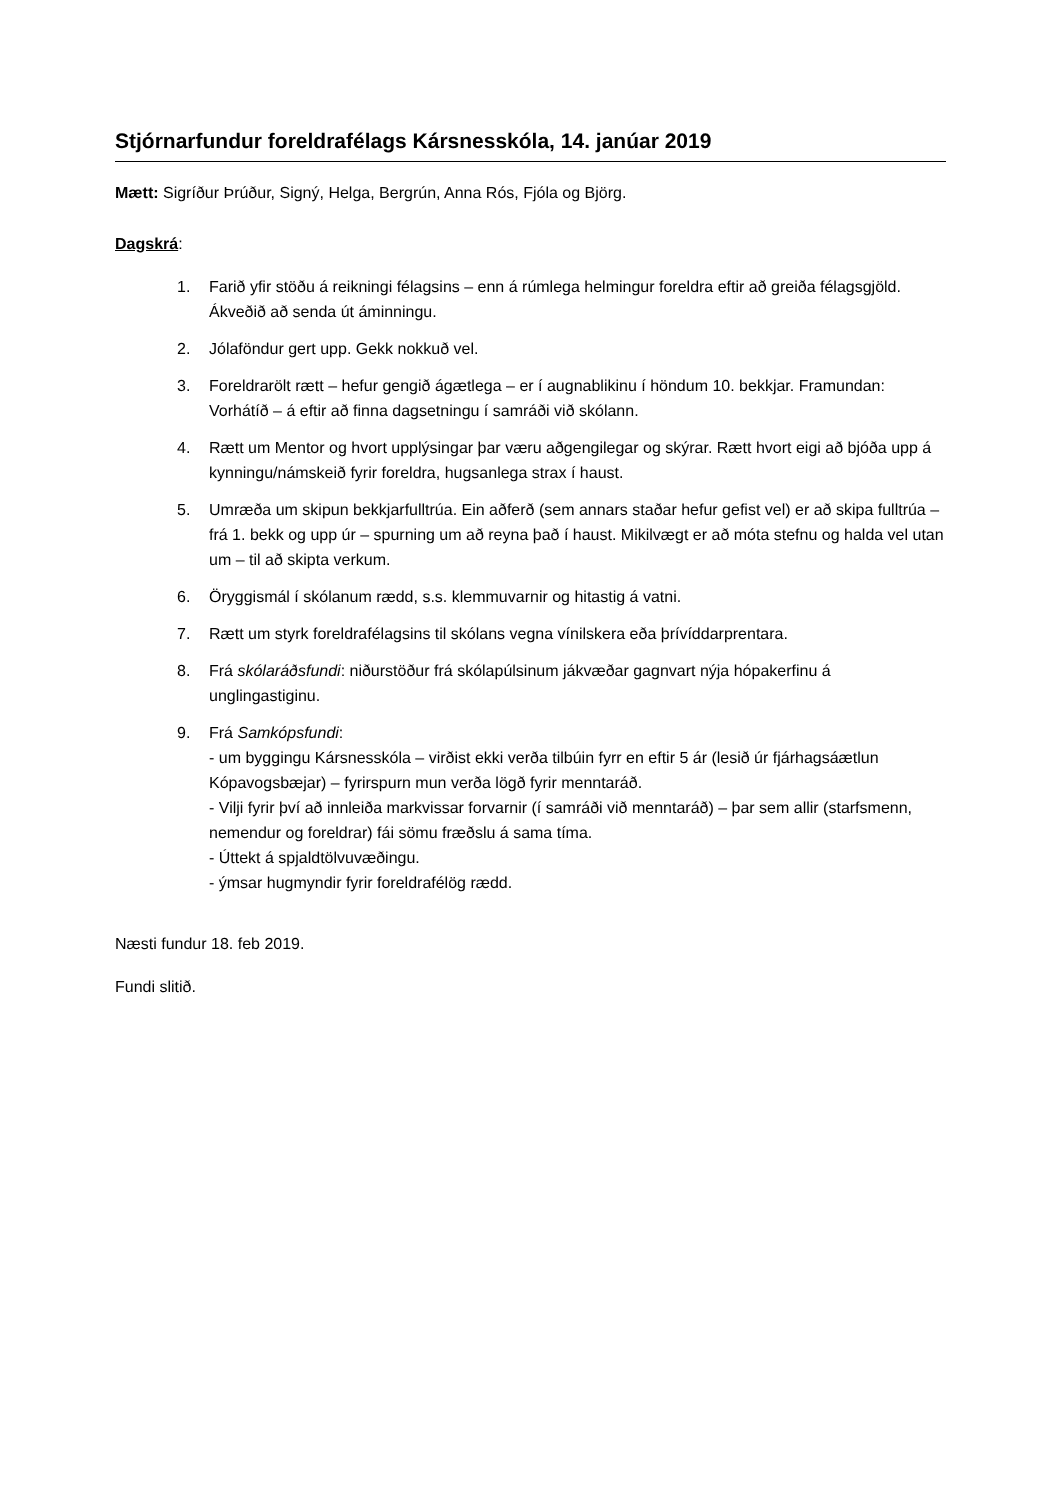Stjórnarfundur foreldrafélags Kársnesskóla, 14. janúar 2019
Mætt: Sigríður Þrúður, Signý, Helga, Bergrún, Anna Rós, Fjóla og Björg.
Dagskrá:
1. Farið yfir stöðu á reikningi félagsins – enn á rúmlega helmingur foreldra eftir að greiða félagsgjöld. Ákveðið að senda út áminningu.
2. Jólaföndur gert upp. Gekk nokkuð vel.
3. Foreldrarölt rætt – hefur gengið ágætlega – er í augnablikinu í höndum 10. bekkjar. Framundan: Vorhátíð – á eftir að finna dagsetningu í samráði við skólann.
4. Rætt um Mentor og hvort upplýsingar þar væru aðgengilegar og skýrar. Rætt hvort eigi að bjóða upp á kynningu/námskeið fyrir foreldra, hugsanlega strax í haust.
5. Umræða um skipun bekkjarfulltrúa. Ein aðferð (sem annars staðar hefur gefist vel) er að skipa fulltrúa – frá 1. bekk og upp úr – spurning um að reyna það í haust. Mikilvægt er að móta stefnu og halda vel utan um – til að skipta verkum.
6. Öryggismál í skólanum rædd, s.s. klemmuvarnir og hitastig á vatni.
7. Rætt um styrk foreldrafélagsins til skólans vegna vínilskera eða þrívíddarprentara.
8. Frá skólaráðsfundi: niðurstöður frá skólapúlsinum jákvæðar gagnvart nýja hópakerfinu á unglingastiginu.
9. Frá Samkópsfundi:
- um byggingu Kársnesskóla – virðist ekki verða tilbúin fyrr en eftir 5 ár (lesið úr fjárhagsáætlun Kópavogsbæjar) – fyrirspurn mun verða lögð fyrir menntaráð.
- Vilji fyrir því að innleiða markvissar forvarnir (í samráði við menntaráð) – þar sem allir (starfsmenn, nemendur og foreldrar) fái sömu fræðslu á sama tíma.
- Úttekt á spjaldtölvuvæðingu.
- ýmsar hugmyndir fyrir foreldrafélög rædd.
Næsti fundur 18. feb 2019.
Fundi slitið.